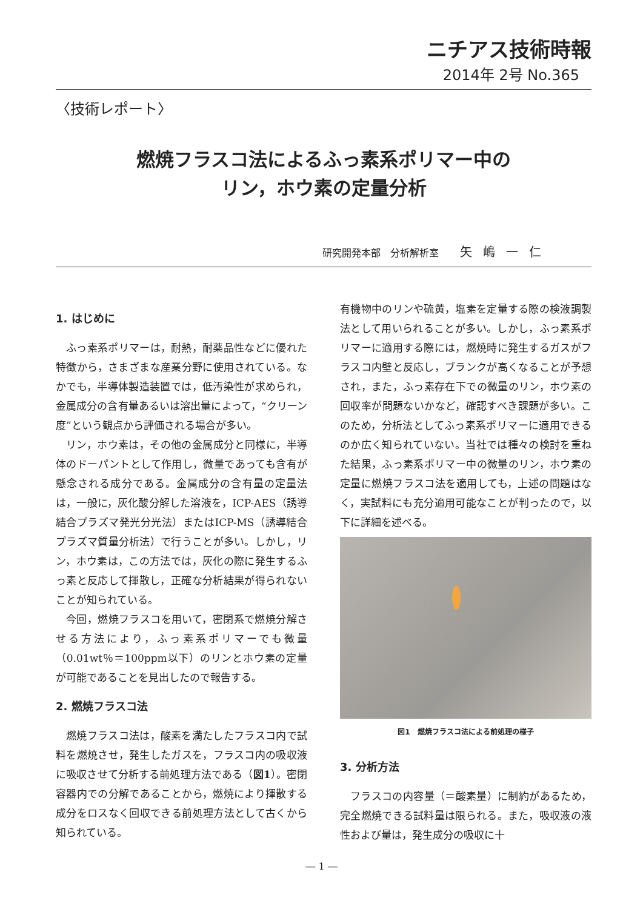ニチアス技術時報
2014年 2号 No.365
〈技術レポート〉
燃焼フラスコ法によるふっ素系ポリマー中の
リン，ホウ素の定量分析
研究開発本部　分析解析室 矢嶋一仁
1. はじめに
ふっ素系ポリマーは，耐熱，耐薬品性などに優れた特徴から，さまざまな産業分野に使用されている。なかでも，半導体製造装置では，低汚染性が求められ，金属成分の含有量あるいは溶出量によって，“クリーン度”という観点から評価される場合が多い。
リン，ホウ素は，その他の金属成分と同様に，半導体のドーパントとして作用し，微量であっても含有が懸念される成分である。金属成分の含有量の定量法は，一般に，灰化酸分解した溶液を，ICP-AES（誘導結合プラズマ発光分光法）またはICP-MS（誘導結合プラズマ質量分析法）で行うことが多い。しかし，リン，ホウ素は，この方法では，灰化の際に発生するふっ素と反応して揮散し，正確な分析結果が得られないことが知られている。
今回，燃焼フラスコを用いて，密閉系で燃焼分解させる方法により，ふっ素系ポリマーでも微量（0.01wt％＝100ppm以下）のリンとホウ素の定量が可能であることを見出したので報告する。
2. 燃焼フラスコ法
燃焼フラスコ法は，酸素を満たしたフラスコ内で試料を燃焼させ，発生したガスを，フラスコ内の吸収液に吸収させて分析する前処理方法である（図1）。密閉容器内での分解であることから，燃焼により揮散する成分をロスなく回収できる前処理方法として古くから知られている。
有機物中のリンや硫黄，塩素を定量する際の検液調製法として用いられることが多い。しかし，ふっ素系ポリマーに適用する際には，燃焼時に発生するガスがフラスコ内壁と反応し，ブランクが高くなることが予想され，また，ふっ素存在下での微量のリン，ホウ素の回収率が問題ないかなど，確認すべき課題が多い。このため，分析法としてふっ素系ポリマーに適用できるのか広く知られていない。当社では種々の検討を重ねた結果，ふっ素系ポリマー中の微量のリン，ホウ素の定量に燃焼フラスコ法を適用しても，上述の問題はなく，実試料にも充分適用可能なことが判ったので，以下に詳細を述べる。
図1　燃焼フラスコ法による前処理の様子
3. 分析方法
フラスコの内容量（＝酸素量）に制約があるため，完全燃焼できる試料量は限られる。また，吸収液の液性および量は，発生成分の吸収に十
― 1 ―